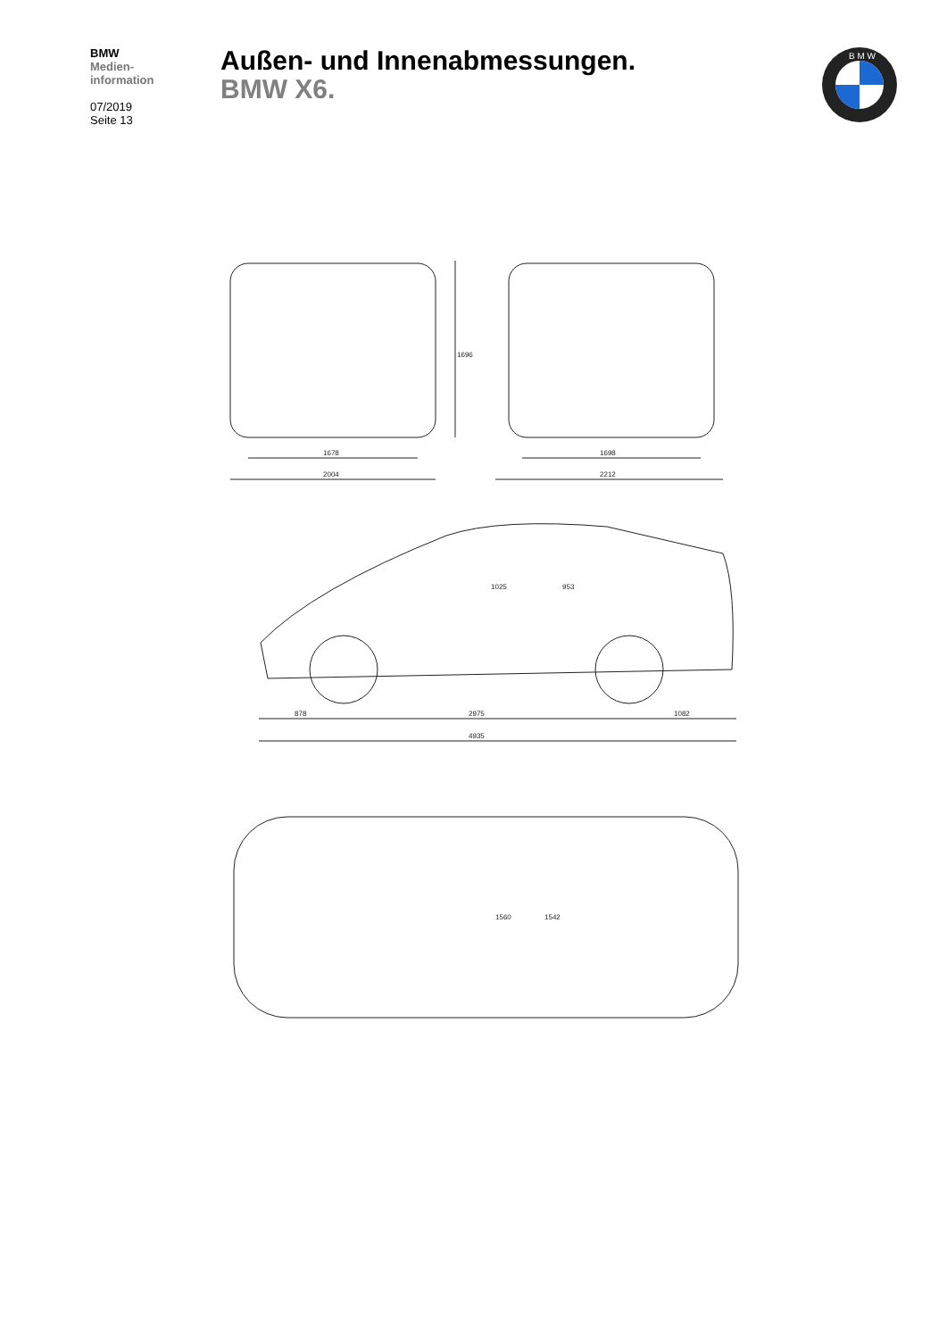BMW
Medien-
information
07/2019
Seite 13
Außen- und Innenabmessungen.
BMW X6.
B M W
2004
1678
2212
1698
1696
878
2975
1082
4935
1025
953
1560
1542